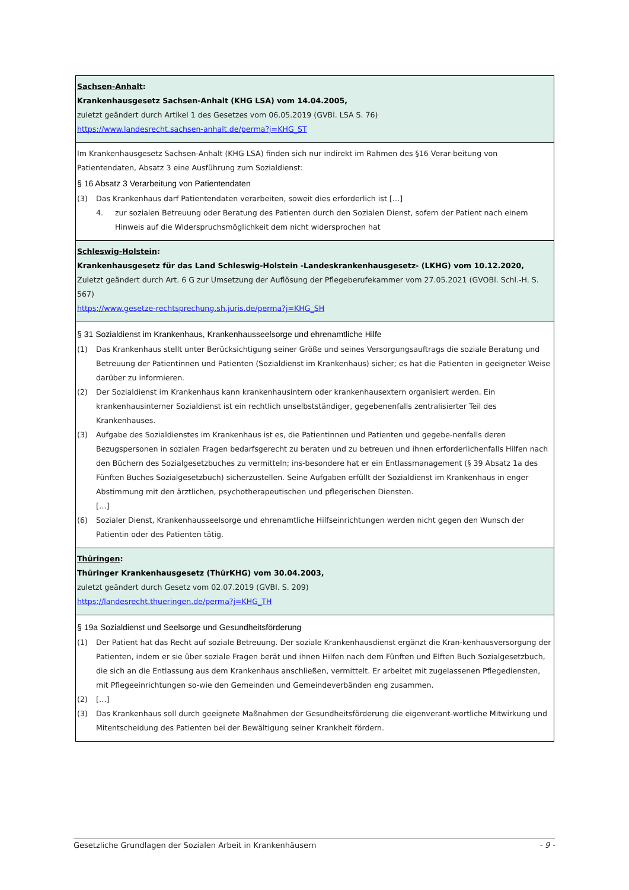| Sachsen-Anhalt : Krankenhausgesetz Sachsen-Anhalt (KHG LSA) vom 14.04.2005, zuletzt geändert durch Artikel 1 des Gesetzes vom 06.05.2019 (GVBl. LSA S. 76) https://www.landesrecht.sachsen-anhalt.de/perma?j=KHG_ST |
| Im Krankenhausgesetz Sachsen-Anhalt (KHG LSA) finden sich nur indirekt im Rahmen des §16 Verar-beitung von Patientendaten, Absatz 3 eine Ausführung zum Sozialdienst: § 16 Absatz 3 Verarbeitung von Patientendaten (3) Das Krankenhaus darf Patientendaten verarbeiten, soweit dies erforderlich ist […] 4. zur sozialen Betreuung oder Beratung des Patienten durch den Sozialen Dienst, sofern der Patient nach einem Hinweis auf die Widerspruchsmöglichkeit dem nicht widersprochen hat |
| Schleswig-Holstein : Krankenhausgesetz für das Land Schleswig-Holstein -Landeskrankenhausgesetz- (LKHG) vom 10.12.2020, Zuletzt geändert durch Art. 6 G zur Umsetzung der Auflösung der Pflegeberufekammer vom 27.05.2021 (GVOBl. Schl.-H. S. 567) https://www.gesetze-rechtsprechung.sh.juris.de/perma?j=KHG_SH |
| § 31 Sozialdienst im Krankenhaus, Krankenhausseelsorge und ehrenamtliche Hilfe (1) Das Krankenhaus stellt unter Berücksichtigung seiner Größe und seines Versorgungsauftrags die soziale Beratung und Betreuung der Patientinnen und Patienten (Sozialdienst im Krankenhaus) sicher; es hat die Patienten in geeigneter Weise darüber zu informieren. (2) Der Sozialdienst im Krankenhaus kann krankenhausintern oder krankenhausextern organisiert werden. Ein krankenhausinterner Sozialdienst ist ein rechtlich unselbstständiger, gegebenenfalls zentralisierter Teil des Krankenhauses. (3) Aufgabe des Sozialdienstes im Krankenhaus ist es, die Patientinnen und Patienten und gegebe-nenfalls deren Bezugspersonen in sozialen Fragen bedarfsgerecht zu beraten und zu betreuen und ihnen erforderlichenfalls Hilfen nach den Büchern des Sozialgesetzbuches zu vermitteln; ins-besondere hat er ein Entlassmanagement (§ 39 Absatz 1a des Fünften Buches Sozialgesetzbuch) sicherzustellen. Seine Aufgaben erfüllt der Sozialdienst im Krankenhaus in enger Abstimmung mit den ärztlichen, psychotherapeutischen und pflegerischen Diensten. […] (6) Sozialer Dienst, Krankenhausseelsorge und ehrenamtliche Hilfseinrichtungen werden nicht gegen den Wunsch der Patientin oder des Patienten tätig. |
| Thüringen : Thüringer Krankenhausgesetz (ThürKHG) vom 30.04.2003, zuletzt geändert durch Gesetz vom 02.07.2019 (GVBl. S. 209) https://landesrecht.thueringen.de/perma?j=KHG_TH |
| § 19a Sozialdienst und Seelsorge und Gesundheitsförderung (1) Der Patient hat das Recht auf soziale Betreuung. Der soziale Krankenhausdienst ergänzt die Kran-kenhausversorgung der Patienten, indem er sie über soziale Fragen berät und ihnen Hilfen nach dem Fünften und Elften Buch Sozialgesetzbuch, die sich an die Entlassung aus dem Krankenhaus anschließen, vermittelt. Er arbeitet mit zugelassenen Pflegediensten, mit Pflegeeinrichtungen so-wie den Gemeinden und Gemeindeverbänden eng zusammen. (2) […] (3) Das Krankenhaus soll durch geeignete Maßnahmen der Gesundheitsförderung die eigenverant-wortliche Mitwirkung und Mitentscheidung des Patienten bei der Bewältigung seiner Krankheit fördern. |
Gesetzliche Grundlagen der Sozialen Arbeit in Krankenhäusern - 9 -